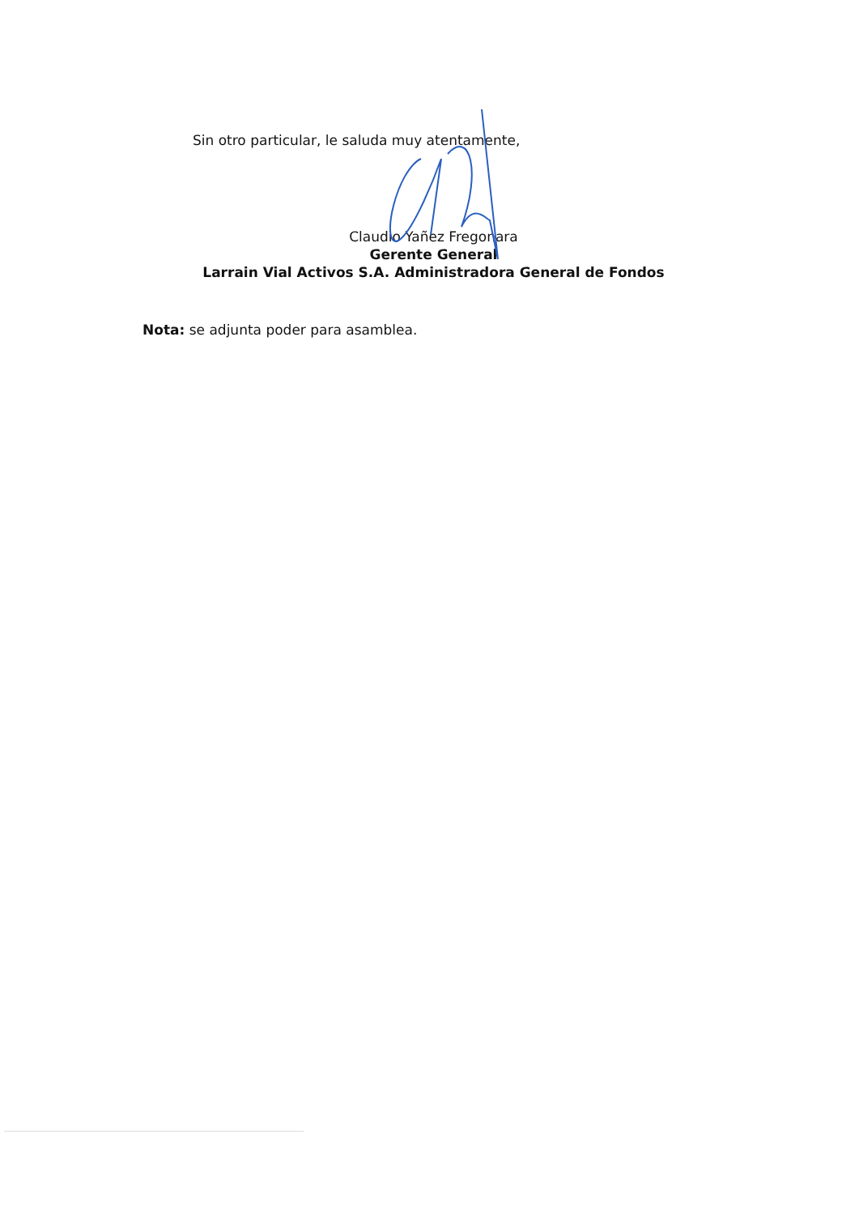Sin otro particular, le saluda muy atentamente,
Claudio Yañez Fregonara
Gerente General
Larrain Vial Activos S.A. Administradora General de Fondos
Nota: se adjunta poder para asamblea.